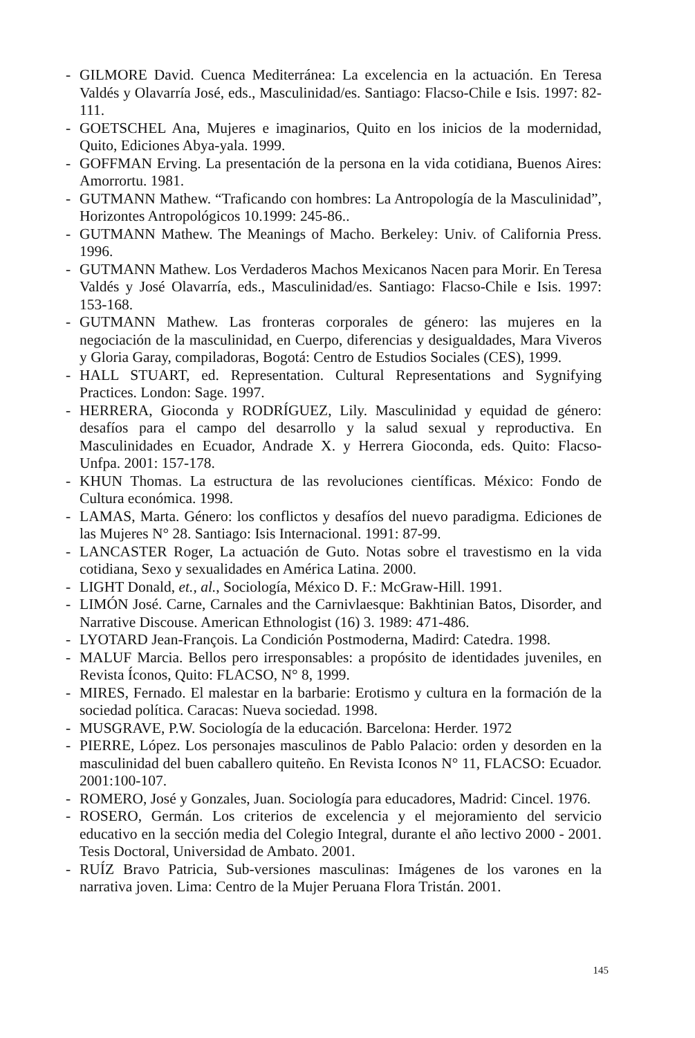- GILMORE David. Cuenca Mediterránea: La excelencia en la actuación. En Teresa Valdés y Olavarría José, eds., Masculinidad/es. Santiago: Flacso-Chile e Isis. 1997: 82-111.
- GOETSCHEL Ana, Mujeres e imaginarios, Quito en los inicios de la modernidad, Quito, Ediciones Abya-yala. 1999.
- GOFFMAN Erving. La presentación de la persona en la vida cotidiana, Buenos Aires: Amorrortu. 1981.
- GUTMANN Mathew. “Traficando con hombres: La Antropología de la Masculinidad”, Horizontes Antropológicos 10.1999: 245-86..
- GUTMANN Mathew. The Meanings of Macho. Berkeley: Univ. of California Press. 1996.
- GUTMANN Mathew. Los Verdaderos Machos Mexicanos Nacen para Morir. En Teresa Valdés y José Olavarría, eds., Masculinidad/es. Santiago: Flacso-Chile e Isis. 1997: 153-168.
- GUTMANN Mathew. Las fronteras corporales de género: las mujeres en la negociación de la masculinidad, en Cuerpo, diferencias y desigualdades, Mara Viveros y Gloria Garay, compiladoras, Bogotá: Centro de Estudios Sociales (CES), 1999.
- HALL STUART, ed. Representation. Cultural Representations and Sygnifying Practices. London: Sage. 1997.
- HERRERA, Gioconda y RODRÍGUEZ, Lily. Masculinidad y equidad de género: desafíos para el campo del desarrollo y la salud sexual y reproductiva. En Masculinidades en Ecuador, Andrade X. y Herrera Gioconda, eds. Quito: Flacso-Unfpa. 2001: 157-178.
- KHUN Thomas. La estructura de las revoluciones científicas. México: Fondo de Cultura económica. 1998.
- LAMAS, Marta. Género: los conflictos y desafíos del nuevo paradigma. Ediciones de las Mujeres N° 28. Santiago: Isis Internacional. 1991: 87-99.
- LANCASTER Roger, La actuación de Guto. Notas sobre el travestismo en la vida cotidiana, Sexo y sexualidades en América Latina. 2000.
- LIGHT Donald, et., al., Sociología, México D. F.: McGraw-Hill. 1991.
- LIMÓN José. Carne, Carnales and the Carnivlaesque: Bakhtinian Batos, Disorder, and Narrative Discouse. American Ethnologist (16) 3. 1989: 471-486.
- LYOTARD Jean-François. La Condición Postmoderna, Madird: Catedra. 1998.
- MALUF Marcia. Bellos pero irresponsables: a propósito de identidades juveniles, en Revista Íconos, Quito: FLACSO, N° 8, 1999.
- MIRES, Fernado. El malestar en la barbarie: Erotismo y cultura en la formación de la sociedad política. Caracas: Nueva sociedad. 1998.
- MUSGRAVE, P.W. Sociología de la educación. Barcelona: Herder. 1972
- PIERRE, López. Los personajes masculinos de Pablo Palacio: orden y desorden en la masculinidad del buen caballero quiteño. En Revista Iconos N° 11, FLACSO: Ecuador. 2001:100-107.
- ROMERO, José y Gonzales, Juan. Sociología para educadores, Madrid: Cincel. 1976.
- ROSERO, Germán. Los criterios de excelencia y el mejoramiento del servicio educativo en la sección media del Colegio Integral, durante el año lectivo 2000 - 2001. Tesis Doctoral, Universidad de Ambato. 2001.
- RUÍZ Bravo Patricia, Sub-versiones masculinas: Imágenes de los varones en la narrativa joven. Lima: Centro de la Mujer Peruana Flora Tristán. 2001.
145